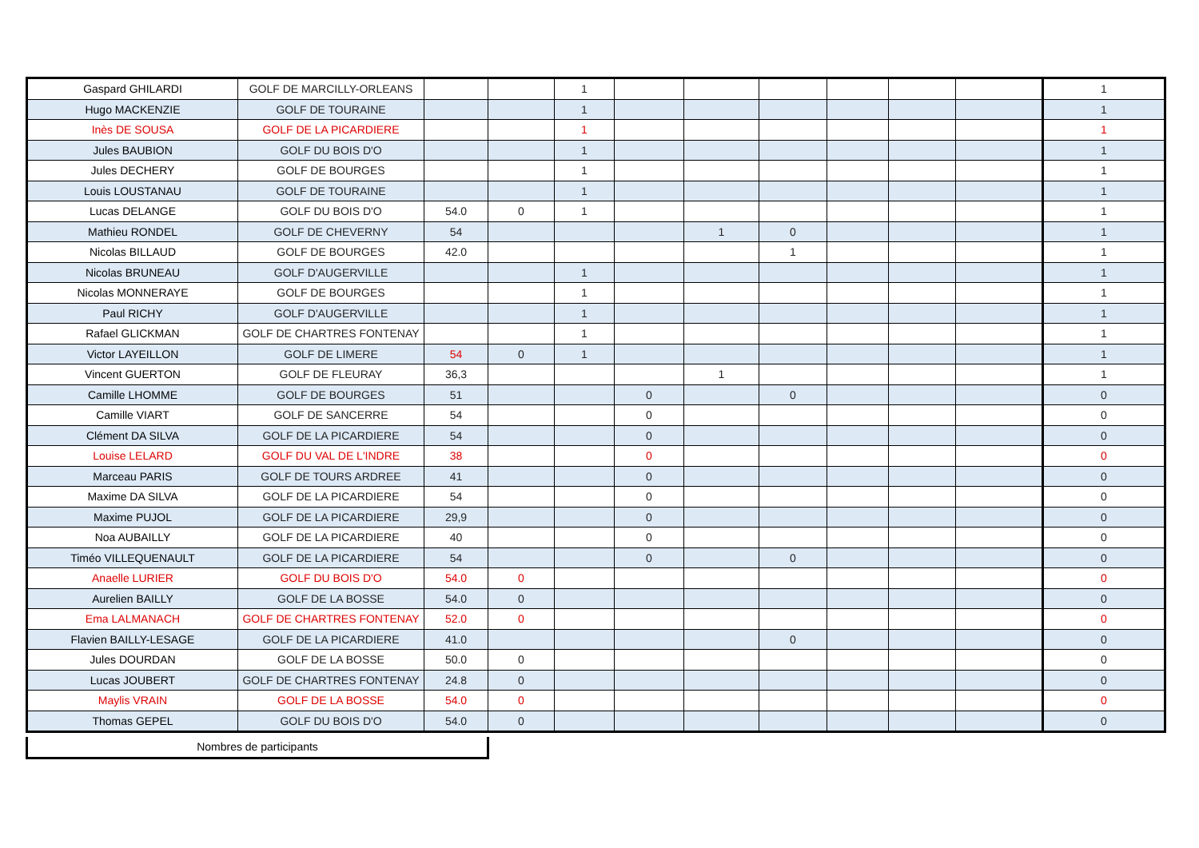| Gaspard GHILARDI | GOLF DE MARCILLY-ORLEANS | | | 1 | | | | | | | 1 |
| Hugo MACKENZIE | GOLF DE TOURAINE | | | 1 | | | | | | | 1 |
| Inès DE SOUSA | GOLF DE LA PICARDIERE | | | 1 | | | | | | | 1 |
| Jules BAUBION | GOLF DU BOIS D'O | | | 1 | | | | | | | 1 |
| Jules DECHERY | GOLF DE BOURGES | | | 1 | | | | | | | 1 |
| Louis LOUSTANAU | GOLF DE TOURAINE | | | 1 | | | | | | | 1 |
| Lucas DELANGE | GOLF DU BOIS D'O | 54.0 | 0 | 1 | | | | | | | 1 |
| Mathieu RONDEL | GOLF DE CHEVERNY | 54 | | | | 1 | 0 | | | | 1 |
| Nicolas BILLAUD | GOLF DE BOURGES | 42.0 | | | | | 1 | | | | 1 |
| Nicolas BRUNEAU | GOLF D'AUGERVILLE | | | 1 | | | | | | | 1 |
| Nicolas MONNERAYE | GOLF DE BOURGES | | | 1 | | | | | | | 1 |
| Paul RICHY | GOLF D'AUGERVILLE | | | 1 | | | | | | | 1 |
| Rafael GLICKMAN | GOLF DE CHARTRES FONTENAY | | | 1 | | | | | | | 1 |
| Victor LAYEILLON | GOLF DE LIMERE | 54 | 0 | 1 | | | | | | | 1 |
| Vincent GUERTON | GOLF DE FLEURAY | 36,3 | | | | 1 | | | | | 1 |
| Camille LHOMME | GOLF DE BOURGES | 51 | | | 0 | | 0 | | | | 0 |
| Camille VIART | GOLF DE SANCERRE | 54 | | | 0 | | | | | | 0 |
| Clément DA SILVA | GOLF DE LA PICARDIERE | 54 | | | 0 | | | | | | 0 |
| Louise LELARD | GOLF DU VAL DE L'INDRE | 38 | | | 0 | | | | | | 0 |
| Marceau PARIS | GOLF DE TOURS ARDREE | 41 | | | 0 | | | | | | 0 |
| Maxime DA SILVA | GOLF DE LA PICARDIERE | 54 | | | 0 | | | | | | 0 |
| Maxime PUJOL | GOLF DE LA PICARDIERE | 29,9 | | | 0 | | | | | | 0 |
| Noa AUBAILLY | GOLF DE LA PICARDIERE | 40 | | | 0 | | | | | | 0 |
| Timéo VILLEQUENAULT | GOLF DE LA PICARDIERE | 54 | | | 0 | | 0 | | | | 0 |
| Anaelle LURIER | GOLF DU BOIS D'O | 54.0 | 0 | | | | | | | | 0 |
| Aurelien BAILLY | GOLF DE LA BOSSE | 54.0 | 0 | | | | | | | | 0 |
| Ema LALMANACH | GOLF DE CHARTRES FONTENAY | 52.0 | 0 | | | | | | | | 0 |
| Flavien BAILLY-LESAGE | GOLF DE LA PICARDIERE | 41.0 | | | | | 0 | | | | 0 |
| Jules DOURDAN | GOLF DE LA BOSSE | 50.0 | 0 | | | | | | | | 0 |
| Lucas JOUBERT | GOLF DE CHARTRES FONTENAY | 24.8 | 0 | | | | | | | | 0 |
| Maylis VRAIN | GOLF DE LA BOSSE | 54.0 | 0 | | | | | | | | 0 |
| Thomas GEPEL | GOLF DU BOIS D'O | 54.0 | 0 | | | | | | | | 0 |
Nombres de participants